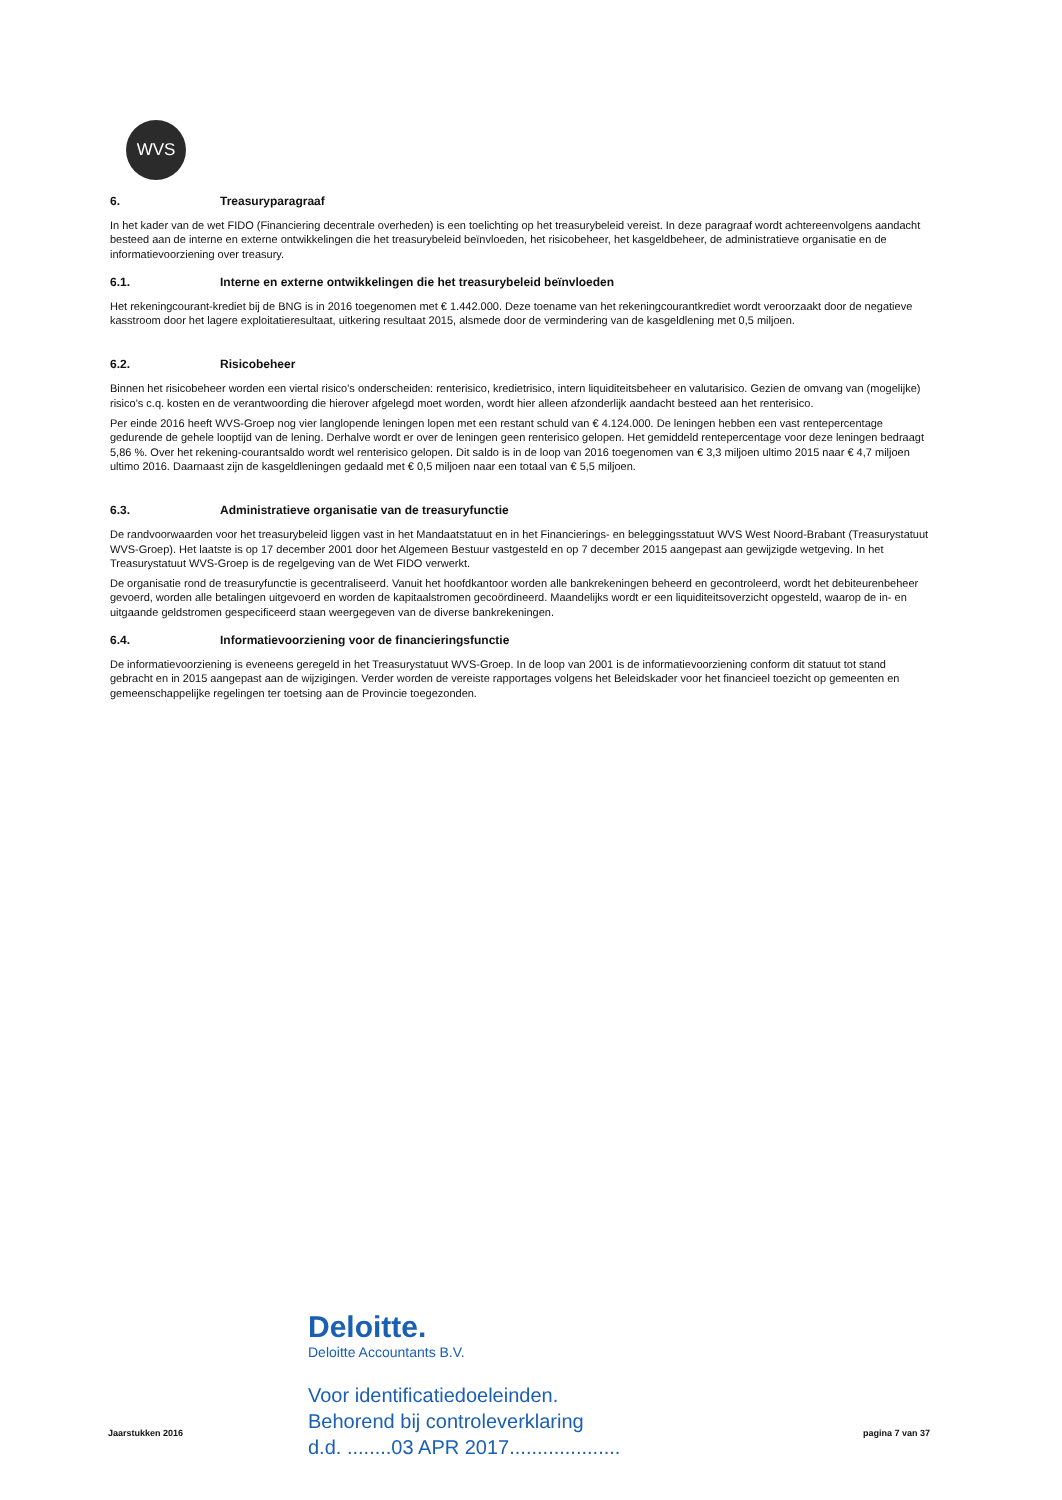WVS
6. Treasuryparagraaf
In het kader van de wet FIDO (Financiering decentrale overheden) is een toelichting op het treasurybeleid vereist. In deze paragraaf wordt achtereenvolgens aandacht besteed aan de interne en externe ontwikkelingen die het treasurybeleid beïnvloeden, het risicobeheer, het kasgeldbeheer, de administratieve organisatie en de informatievoorziening over treasury.
6.1. Interne en externe ontwikkelingen die het treasurybeleid beïnvloeden
Het rekeningcourant-krediet bij de BNG is in 2016 toegenomen met € 1.442.000. Deze toename van het rekeningcourantkrediet wordt veroorzaakt door de negatieve kasstroom door het lagere exploitatieresultaat, uitkering resultaat 2015, alsmede door de vermindering van de kasgeldlening met 0,5 miljoen.
6.2. Risicobeheer
Binnen het risicobeheer worden een viertal risico's onderscheiden: renterisico, kredietrisico, intern liquiditeitsbeheer en valutarisico. Gezien de omvang van (mogelijke) risico's c.q. kosten en de verantwoording die hierover afgelegd moet worden, wordt hier alleen afzonderlijk aandacht besteed aan het renterisico.
Per einde 2016 heeft WVS-Groep nog vier langlopende leningen lopen met een restant schuld van € 4.124.000. De leningen hebben een vast rentepercentage gedurende de gehele looptijd van de lening. Derhalve wordt er over de leningen geen renterisico gelopen. Het gemiddeld rentepercentage voor deze leningen bedraagt 5,86 %. Over het rekening-courantsaldo wordt wel renterisico gelopen. Dit saldo is in de loop van 2016 toegenomen van € 3,3 miljoen ultimo 2015 naar € 4,7 miljoen ultimo 2016. Daarnaast zijn de kasgeldleningen gedaald met € 0,5 miljoen naar een totaal van € 5,5 miljoen.
6.3. Administratieve organisatie van de treasuryfunctie
De randvoorwaarden voor het treasurybeleid liggen vast in het Mandaatstatuut en in het Financierings- en beleggingsstatuut WVS West Noord-Brabant (Treasurystatuut WVS-Groep). Het laatste is op 17 december 2001 door het Algemeen Bestuur vastgesteld en op 7 december 2015 aangepast aan gewijzigde wetgeving. In het Treasurystatuut WVS-Groep is de regelgeving van de Wet FIDO verwerkt.
De organisatie rond de treasuryfunctie is gecentraliseerd. Vanuit het hoofdkantoor worden alle bankrekeningen beheerd en gecontroleerd, wordt het debiteurenbeheer gevoerd, worden alle betalingen uitgevoerd en worden de kapitaalstromen gecoördineerd. Maandelijks wordt er een liquiditeitsoverzicht opgesteld, waarop de in- en uitgaande geldstromen gespecificeerd staan weergegeven van de diverse bankrekeningen.
6.4. Informatievoorziening voor de financieringsfunctie
De informatievoorziening is eveneens geregeld in het Treasurystatuut WVS-Groep. In de loop van 2001 is de informatievoorziening conform dit statuut tot stand gebracht en in 2015 aangepast aan de wijzigingen. Verder worden de vereiste rapportages volgens het Beleidskader voor het financieel toezicht op gemeenten en gemeenschappelijke regelingen ter toetsing aan de Provincie toegezonden.
Deloitte.
Deloitte Accountants B.V.
Voor identificatiedoeleinden.
Behorend bij controleverklaring
d.d. ........03 APR 2017....................
Jaarstukken 2016 pagina 7 van 37